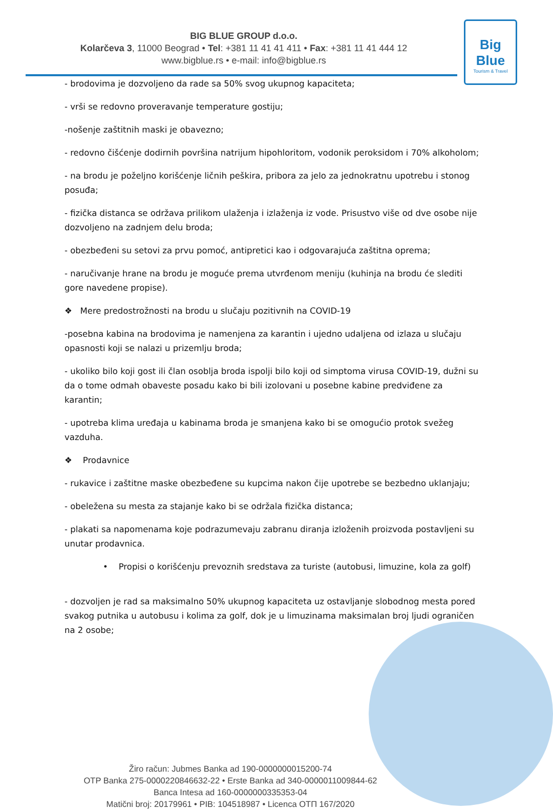Big Blue
Tourism & Travel
BIG BLUE GROUP d.o.o.
Kolarčeva 3, 11000 Beograd • Tel: +381 11 41 41 411 • Fax: +381 11 41 444 12
www.bigblue.rs • e-mail: info@bigblue.rs
- brodovima je dozvoljeno da rade sa 50% svog ukupnog kapaciteta;
- vrši se redovno proveravanje temperature gostiju;
-nošenje zaštitnih maski je obavezno;
- redovno čišćenje dodirnih površina natrijum hipohloritom, vodonik peroksidom i 70% alkoholom;
- na brodu je poželjno korišćenje ličnih peškira, pribora za jelo za jednokratnu upotrebu i stonog posuđa;
- fizička distanca se održava prilikom ulaženja i izlaženja iz vode. Prisustvo više od dve osobe nije dozvoljeno na zadnjem delu broda;
- obezbeđeni su setovi za prvu pomoć, antipretici kao i odgovarajuća zaštitna oprema;
- naručivanje hrane na brodu je moguće prema utvrđenom meniju (kuhinja na brodu će slediti gore navedene propise).
❖ Mere predostrožnosti na brodu u slučaju pozitivnih na COVID-19
-posebna kabina na brodovima je namenjena za karantin i ujedno udaljena od izlaza u slučaju opasnosti koji se nalazi u prizemlju broda;
- ukoliko bilo koji gost ili član osoblja broda ispolji bilo koji od simptoma virusa COVID-19, dužni su da o tome odmah obaveste posadu kako bi bili izolovani u posebne kabine predviđene za karantin;
- upotreba klima uređaja u kabinama broda je smanjena kako bi se omogućio protok svežeg vazduha.
❖ Prodavnice
- rukavice i zaštitne maske obezbeđene su kupcima nakon čije upotrebe se bezbedno uklanjaju;
- obeležena su mesta za stajanje kako bi se održala fizička distanca;
- plakati sa napomenama koje podrazumevaju zabranu diranja izloženih proizvoda postavljeni su unutar prodavnica.
• Propisi o korišćenju prevoznih sredstava za turiste (autobusi, limuzine, kola za golf)
- dozvoljen je rad sa maksimalno 50% ukupnog kapaciteta uz ostavljanje slobodnog mesta pored svakog putnika u autobusu i kolima za golf, dok je u limuzinama maksimalan broj ljudi ograničen na 2 osobe;
Žiro račun: Jubmes Banka ad 190-0000000015200-74
OTP Banka 275-0000220846632-22 • Erste Banka ad 340-0000011009844-62
Banca Intesa ad 160-0000000335353-04
Matični broj: 20179961 • PIB: 104518987 • Licenca OTП 167/2020